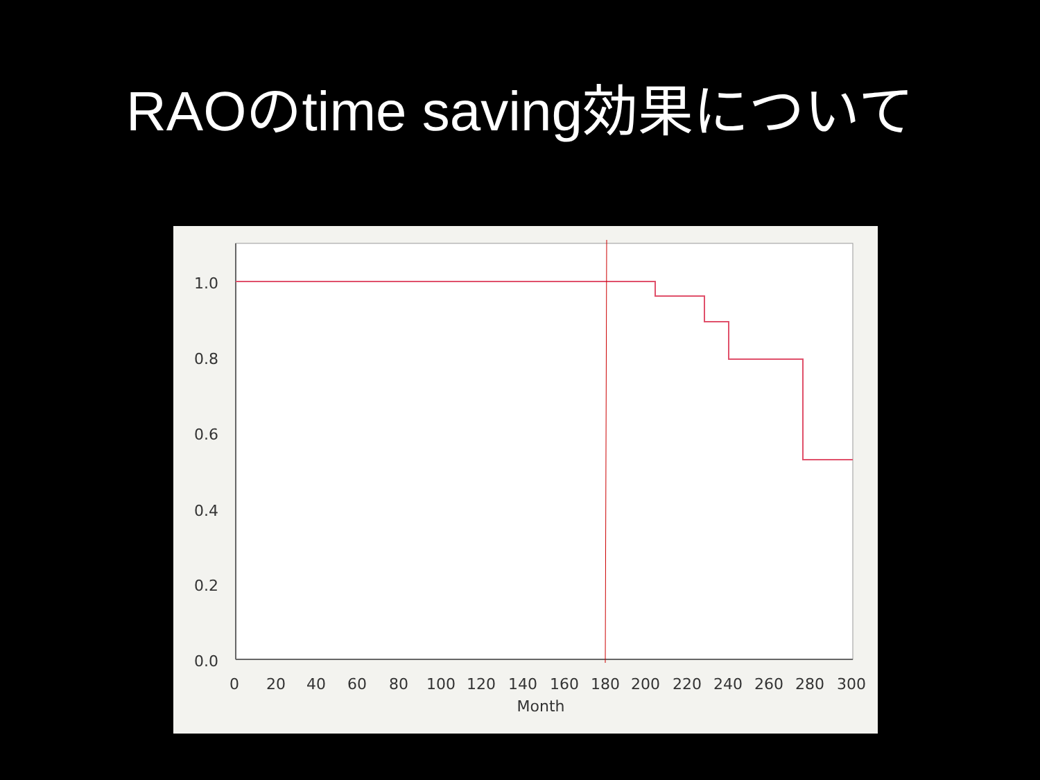RAOのtime saving効果について
1.0
0.8
0.6
0.4
0.2
0.0
0
20
40
60
80
100
120
140
160
180
200
220
240
260
280
300
Month